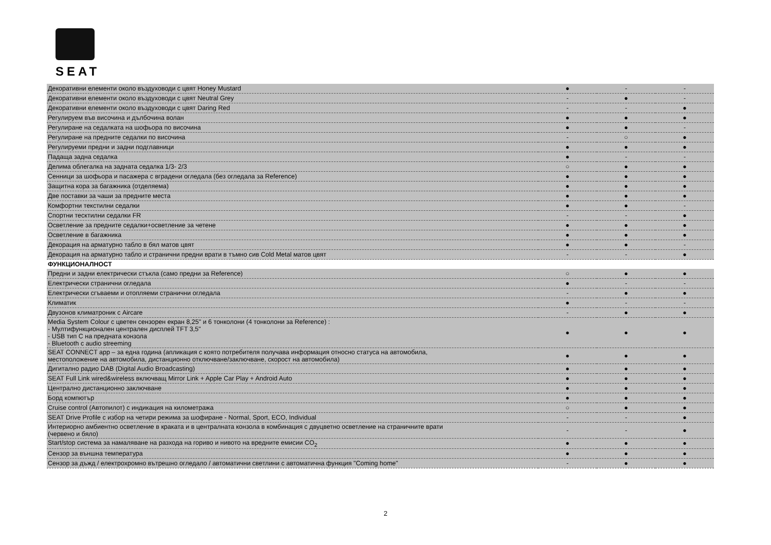SEAT
| Декоративни елементи около въздуховоди с цвят Honey Mustard | ● | - | - |
| Декоративни елементи около въздуховоди с цвят Neutral Grey | - | ● | - |
| Декоративни елементи около въздуховоди с цвят Daring Red | - | - | ● |
| Регулируем във височина и дълбочина волан | ● | ● | ● |
| Регулиране на седалката на шофьора по височина | ● | ● | - |
| Регулиране на предните седалки по височина | - | ○ | ● |
| Регулируеми предни и задни подглавници | ● | ● | ● |
| Падаща задна седалка | ● | - | - |
| Делима облегалка на задната седалка 1/3- 2/3 | ○ | ● | ● |
| Сенници за шофьора и пасажера с вградени огледала (без огледала за Reference) | ● | ● | ● |
| Защитна кора за багажника (отделяема) | ● | ● | ● |
| Две поставки за чаши за предните места | ● | ● | ● |
| Комфортни текстилни седалки | ● | ● | - |
| Спортни тесктилни седалки FR | - | - | ● |
| Осветление за предните седалки+осветление за четене | ● | ● | ● |
| Осветление в багажника | ● | ● | ● |
| Декорация на арматурно табло в бял матов цвят | ● | ● | - |
| Декорация на арматурно табло и странични предни врати в тъмно сив Cold Metal матов цвят | - | - | ● |
| ФУНКЦИОНАЛНОСТ | | | |
| Предни и задни електрически стъкла (само предни за Reference) | ○ | ● | ● |
| Електрически странични огледала | ● | - | - |
| Електрически сгъваеми и отопляеми странични огледала | - | ● | ● |
| Климатик | ● | - | - |
| Двузонов климатроник с Aircare | - | ● | ● |
| Media System Colour с цветен сензорен екран 8,25" и 6 тонколони (4 тонколони за Reference) : - Мултифункционален централен дисплей TFT 3,5" - USB тип C на предната конзола - Bluetooth с audio streeming | ● | ● | ● |
| SEAT CONNECT app – за една година (апликация с която потребителя получава информация относно статуса на автомобила, местоположение на автомобила, дистанционно отключване/заключване, скорост на автомобила) | ● | ● | ● |
| Дигитално радио DAB (Digital Audio Broadcasting) | ● | ● | ● |
| SEAT Full Link wired&wireless включващ Mirror Link + Apple Car Play + Android Auto | ● | ● | ● |
| Централно дистанционно заключване | ● | ● | ● |
| Борд компютър | ● | ● | ● |
| Cruise control (Автопилот) с индикация на километража | ○ | ● | ● |
| SEAT Drive Profile с избор на четири режима за шофиране - Normal, Sport, ECO, Individual | - | - | ● |
| Интериорно амбиентно осветление в краката и в централната конзола в комбинация с двуцветно осветление на страничните врати (червено и бяло) | - | - | ● |
| Start/stop система за намаляване на разхода на гориво и нивото на вредните емисии CO<sub>2</sub> | ● | ● | ● |
| Сензор за външна температура | ● | ● | ● |
| Сензор за дъжд / електрохромно вътрешно огледало / автоматични светлини с автоматична функция "Coming home" | - | ● | ● |
2